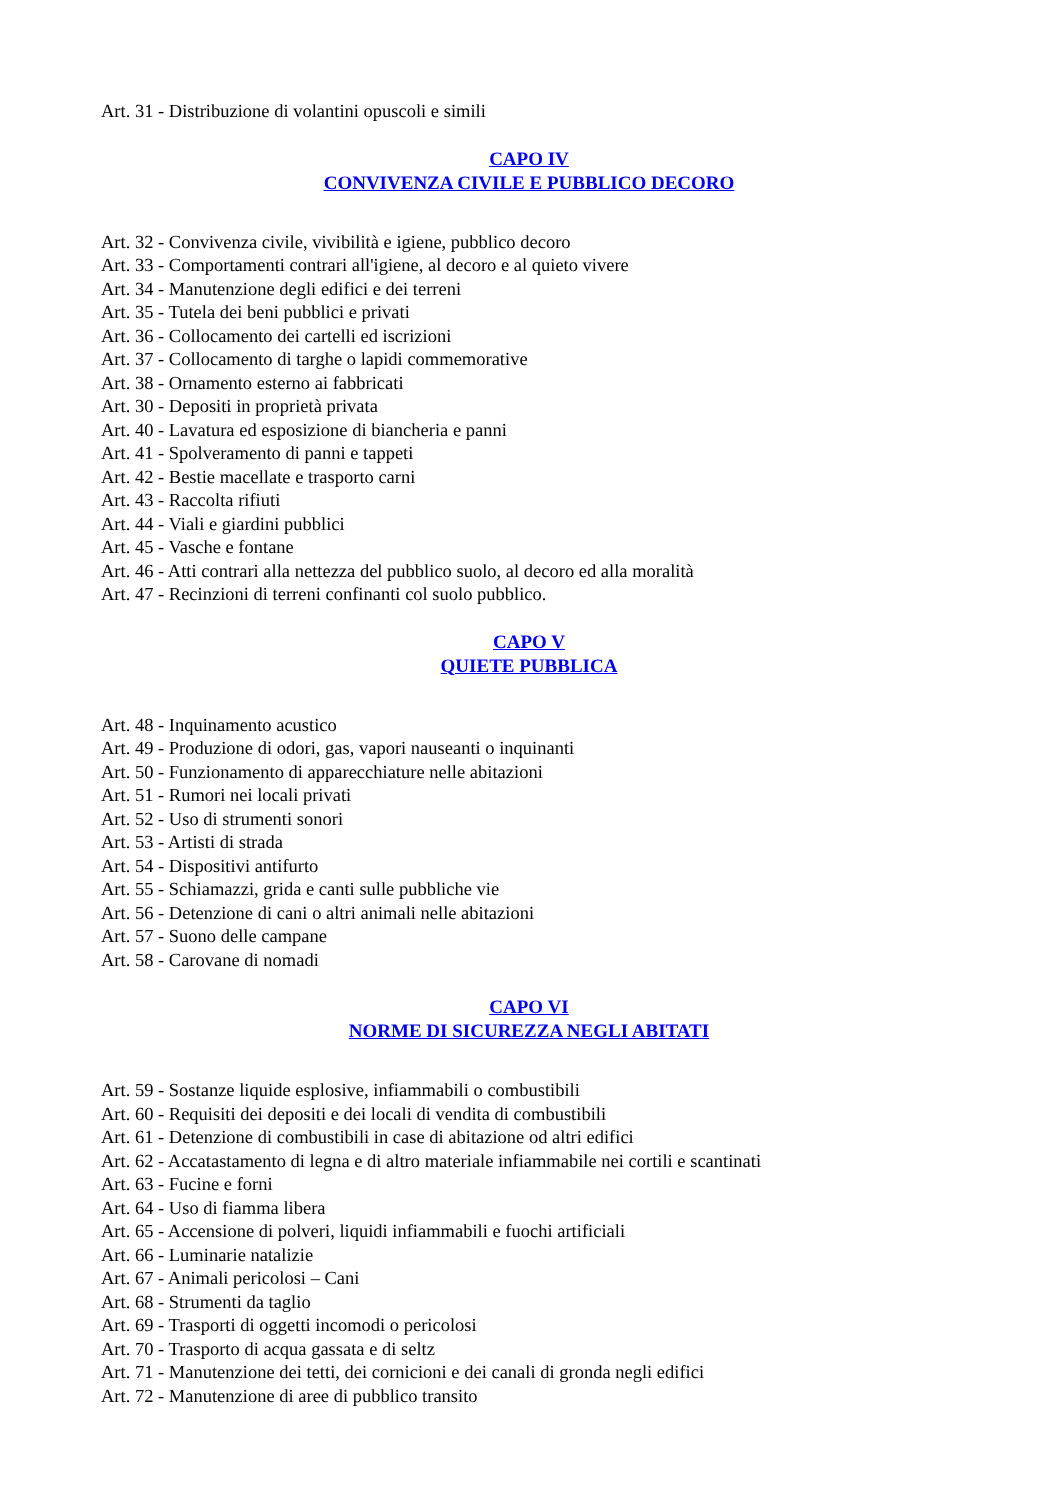Art. 31 - Distribuzione di volantini opuscoli e simili
CAPO IV
CONVIVENZA CIVILE E PUBBLICO DECORO
Art. 32 - Convivenza civile, vivibilità e igiene, pubblico decoro
Art. 33 - Comportamenti contrari all'igiene, al decoro e al quieto vivere
Art. 34 - Manutenzione degli edifici e dei terreni
Art. 35 - Tutela dei beni pubblici e privati
Art. 36 - Collocamento dei cartelli ed iscrizioni
Art. 37 - Collocamento di targhe o lapidi commemorative
Art. 38 - Ornamento esterno ai fabbricati
Art. 30 - Depositi in proprietà privata
Art. 40 - Lavatura ed esposizione di biancheria e panni
Art. 41 - Spolveramento di panni e tappeti
Art. 42 - Bestie macellate e trasporto carni
Art. 43 - Raccolta rifiuti
Art. 44 - Viali e giardini pubblici
Art. 45 - Vasche e fontane
Art. 46 - Atti contrari alla nettezza del pubblico suolo, al decoro ed alla moralità
Art. 47 - Recinzioni di terreni confinanti col suolo pubblico.
CAPO V
QUIETE PUBBLICA
Art. 48 - Inquinamento acustico
Art. 49 - Produzione di odori, gas, vapori nauseanti o inquinanti
Art. 50 - Funzionamento di apparecchiature nelle abitazioni
Art. 51 - Rumori nei locali privati
Art. 52 - Uso di strumenti sonori
Art. 53 - Artisti di strada
Art. 54 - Dispositivi antifurto
Art. 55 - Schiamazzi, grida e canti sulle pubbliche vie
Art. 56 - Detenzione di cani o altri animali nelle abitazioni
Art. 57 - Suono delle campane
Art. 58 - Carovane di nomadi
CAPO VI
NORME DI SICUREZZA NEGLI ABITATI
Art. 59 - Sostanze liquide esplosive, infiammabili o combustibili
Art. 60 - Requisiti dei depositi e dei locali di vendita di combustibili
Art. 61 - Detenzione di combustibili in case di abitazione od altri edifici
Art. 62 - Accatastamento di legna e di altro materiale infiammabile nei cortili e scantinati
Art. 63 - Fucine e forni
Art. 64 - Uso di fiamma libera
Art. 65 - Accensione di polveri, liquidi infiammabili e fuochi artificiali
Art. 66 - Luminarie natalizie
Art. 67 - Animali pericolosi – Cani
Art. 68 - Strumenti da taglio
Art. 69 - Trasporti di oggetti incomodi o pericolosi
Art. 70 - Trasporto di acqua gassata e di seltz
Art. 71 - Manutenzione dei tetti, dei cornicioni e dei canali di gronda negli edifici
Art. 72 - Manutenzione di aree di pubblico transito